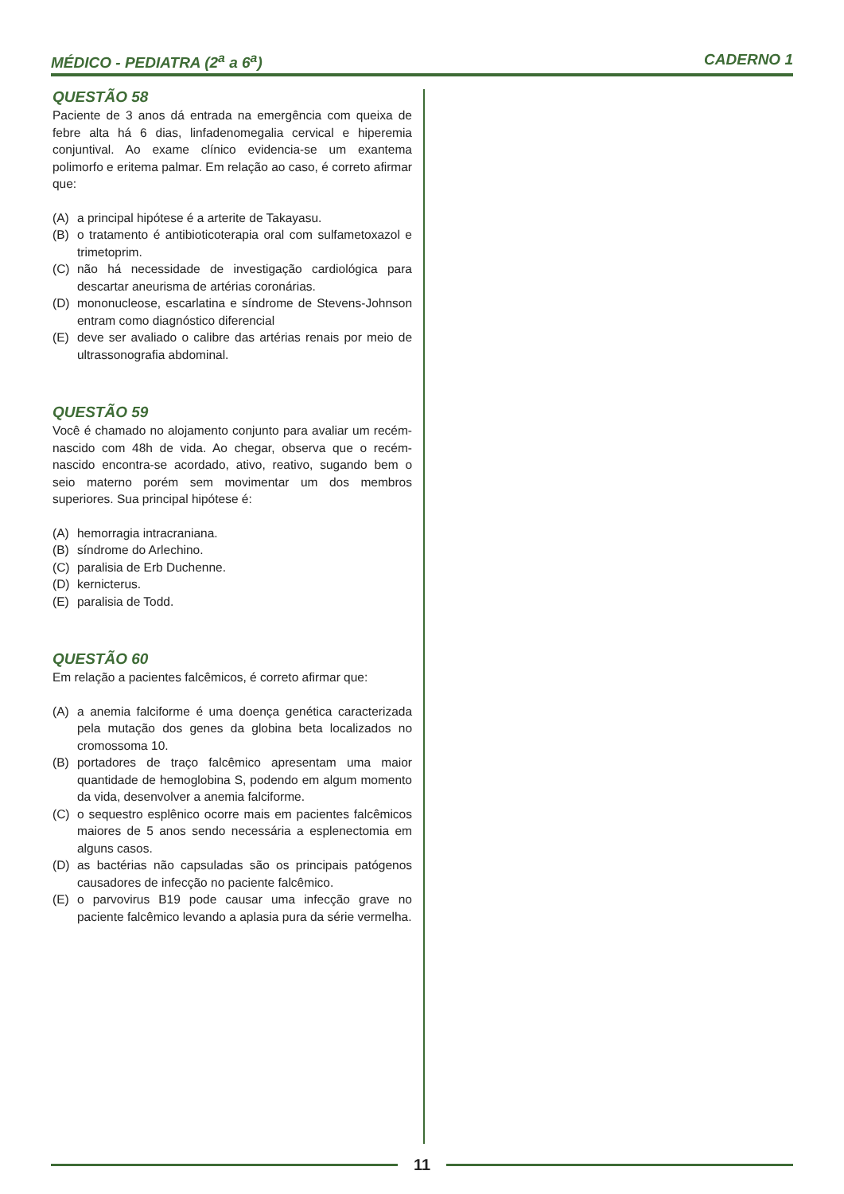MÉDICO - PEDIATRA (2<sup>a</sup> a 6<sup>a</sup>) CADERNO 1
QUESTÃO 58
Paciente de 3 anos dá entrada na emergência com queixa de febre alta há 6 dias, linfadenomegalia cervical e hiperemia conjuntival. Ao exame clínico evidencia-se um exantema polimorfo e eritema palmar. Em relação ao caso, é correto afirmar que:
(A) a principal hipótese é a arterite de Takayasu.
(B) o tratamento é antibioticoterapia oral com sulfametoxazol e trimetoprim.
(C) não há necessidade de investigação cardiológica para descartar aneurisma de artérias coronárias.
(D) mononucleose, escarlatina e síndrome de Stevens-Johnson entram como diagnóstico diferencial
(E) deve ser avaliado o calibre das artérias renais por meio de ultrassonografia abdominal.
QUESTÃO 59
Você é chamado no alojamento conjunto para avaliar um recém-nascido com 48h de vida. Ao chegar, observa que o recém-nascido encontra-se acordado, ativo, reativo, sugando bem o seio materno porém sem movimentar um dos membros superiores. Sua principal hipótese é:
(A) hemorragia intracraniana.
(B) síndrome do Arlechino.
(C) paralisia de Erb Duchenne.
(D) kernicterus.
(E) paralisia de Todd.
QUESTÃO 60
Em relação a pacientes falcêmicos, é correto afirmar que:
(A) a anemia falciforme é uma doença genética caracterizada pela mutação dos genes da globina beta localizados no cromossoma 10.
(B) portadores de traço falcêmico apresentam uma maior quantidade de hemoglobina S, podendo em algum momento da vida, desenvolver a anemia falciforme.
(C) o sequestro esplênico ocorre mais em pacientes falcêmicos maiores de 5 anos sendo necessária a esplenectomia em alguns casos.
(D) as bactérias não capsuladas são os principais patógenos causadores de infecção no paciente falcêmico.
(E) o parvovirus B19 pode causar uma infecção grave no paciente falcêmico levando a aplasia pura da série vermelha.
11